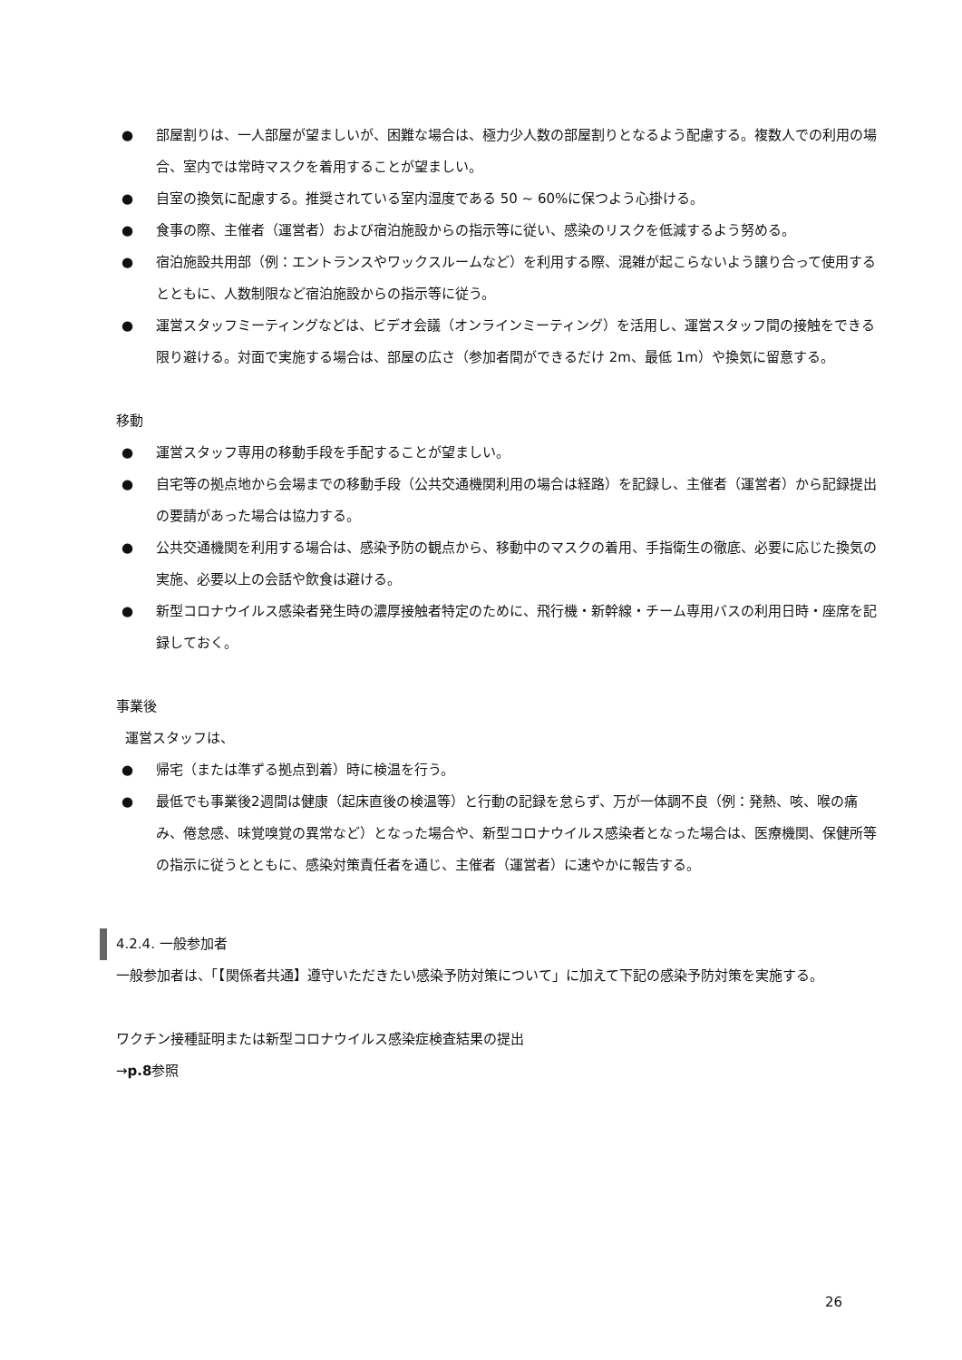● 部屋割りは、一人部屋が望ましいが、困難な場合は、極力少人数の部屋割りとなるよう配慮する。複数人での利用の場合、室内では常時マスクを着用することが望ましい。
● 自室の換気に配慮する。推奨されている室内湿度である 50 ~ 60%に保つよう心掛ける。
● 食事の際、主催者（運営者）および宿泊施設からの指示等に従い、感染のリスクを低減するよう努める。
● 宿泊施設共用部（例：エントランスやワックスルームなど）を利用する際、混雑が起こらないよう譲り合って使用するとともに、人数制限など宿泊施設からの指示等に従う。
● 運営スタッフミーティングなどは、ビデオ会議（オンラインミーティング）を活用し、運営スタッフ間の接触をできる限り避ける。対面で実施する場合は、部屋の広さ（参加者間ができるだけ 2m、最低 1m）や換気に留意する。
移動
● 運営スタッフ専用の移動手段を手配することが望ましい。
● 自宅等の拠点地から会場までの移動手段（公共交通機関利用の場合は経路）を記録し、主催者（運営者）から記録提出の要請があった場合は協力する。
● 公共交通機関を利用する場合は、感染予防の観点から、移動中のマスクの着用、手指衛生の徹底、必要に応じた換気の実施、必要以上の会話や飲食は避ける。
● 新型コロナウイルス感染者発生時の濃厚接触者特定のために、飛行機・新幹線・チーム専用バスの利用日時・座席を記録しておく。
事業後
運営スタッフは、
● 帰宅（または準ずる拠点到着）時に検温を行う。
● 最低でも事業後2週間は健康（起床直後の検温等）と行動の記録を怠らず、万が一体調不良（例：発熱、咳、喉の痛み、倦怠感、味覚嗅覚の異常など）となった場合や、新型コロナウイルス感染者となった場合は、医療機関、保健所等の指示に従うとともに、感染対策責任者を通じ、主催者（運営者）に速やかに報告する。
4.2.4. 一般参加者
一般参加者は、「【関係者共通】遵守いただきたい感染予防対策について」に加えて下記の感染予防対策を実施する。
ワクチン接種証明または新型コロナウイルス感染症検査結果の提出
→p.8参照
26